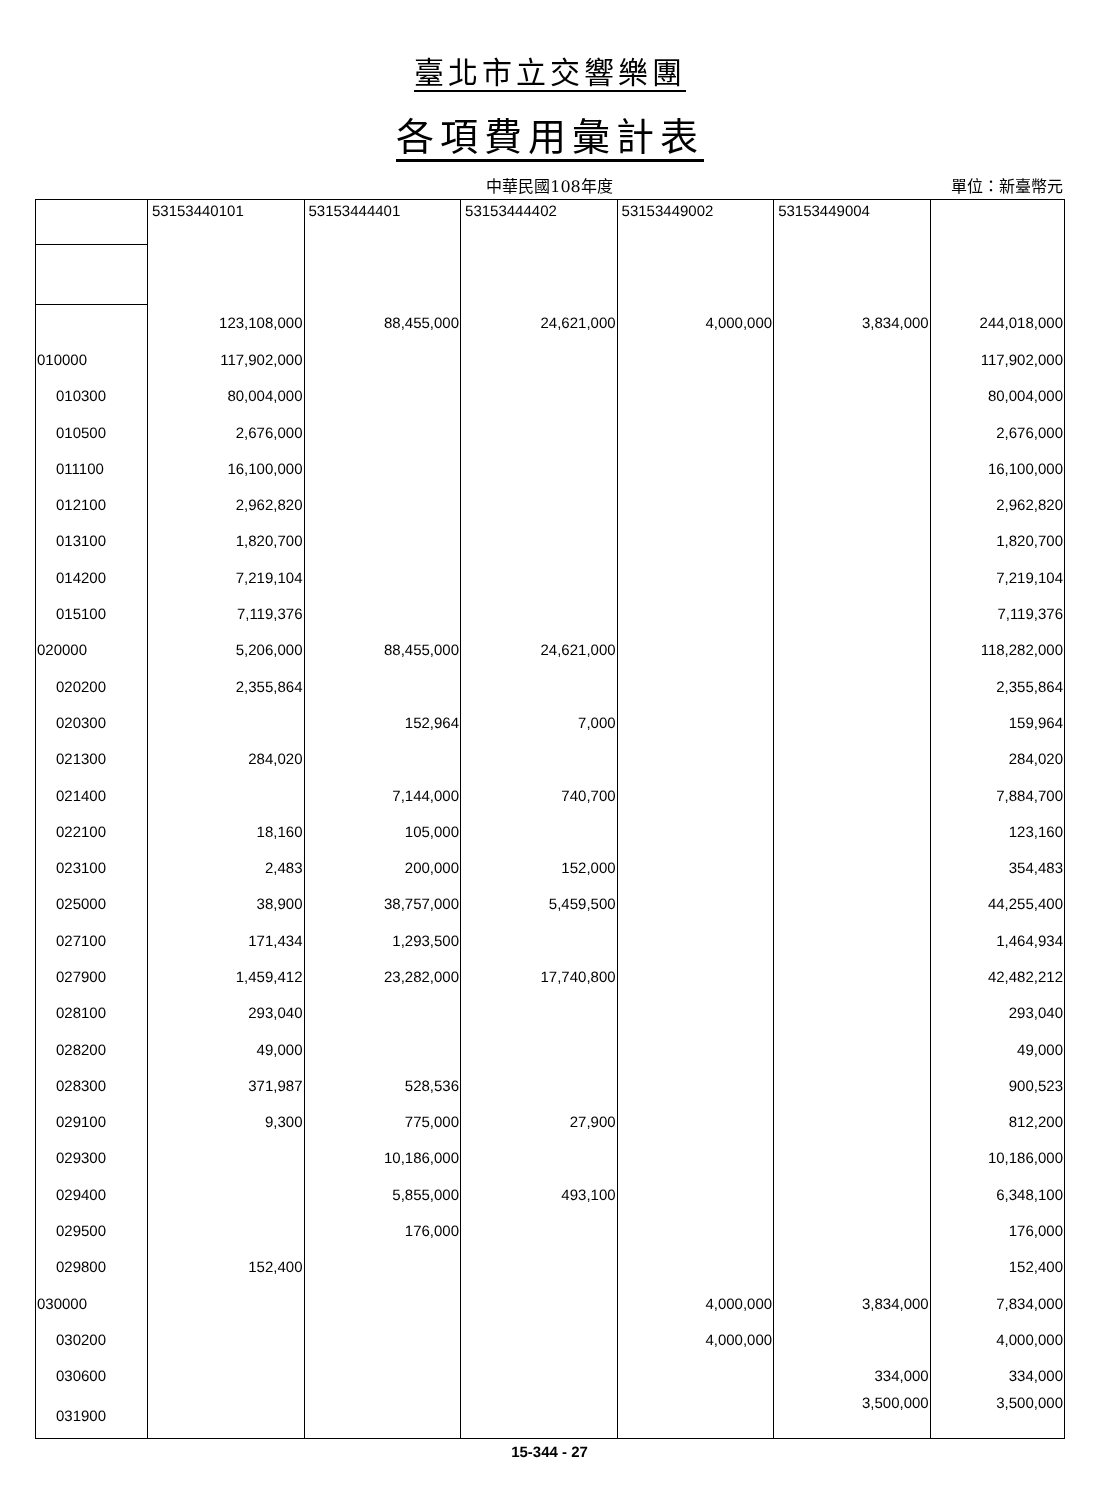臺北市立交響樂團
各項費用彙計表
中華民國108年度
單位：新臺幣元
| | 53153440101 | 53153444401 | 53153444402 | 53153449002 | 53153449004 | |
| --- | --- | --- | --- | --- | --- | --- |
| | 123,108,000 | 88,455,000 | 24,621,000 | 4,000,000 | 3,834,000 | 244,018,000 |
| 010000 | 117,902,000 | | | | | 117,902,000 |
| 010300 | 80,004,000 | | | | | 80,004,000 |
| 010500 | 2,676,000 | | | | | 2,676,000 |
| 011100 | 16,100,000 | | | | | 16,100,000 |
| 012100 | 2,962,820 | | | | | 2,962,820 |
| 013100 | 1,820,700 | | | | | 1,820,700 |
| 014200 | 7,219,104 | | | | | 7,219,104 |
| 015100 | 7,119,376 | | | | | 7,119,376 |
| 020000 | 5,206,000 | 88,455,000 | 24,621,000 | | | 118,282,000 |
| 020200 | 2,355,864 | | | | | 2,355,864 |
| 020300 | | 152,964 | 7,000 | | | 159,964 |
| 021300 | 284,020 | | | | | 284,020 |
| 021400 | | 7,144,000 | 740,700 | | | 7,884,700 |
| 022100 | 18,160 | 105,000 | | | | 123,160 |
| 023100 | 2,483 | 200,000 | 152,000 | | | 354,483 |
| 025000 | 38,900 | 38,757,000 | 5,459,500 | | | 44,255,400 |
| 027100 | 171,434 | 1,293,500 | | | | 1,464,934 |
| 027900 | 1,459,412 | 23,282,000 | 17,740,800 | | | 42,482,212 |
| 028100 | 293,040 | | | | | 293,040 |
| 028200 | 49,000 | | | | | 49,000 |
| 028300 | 371,987 | 528,536 | | | | 900,523 |
| 029100 | 9,300 | 775,000 | 27,900 | | | 812,200 |
| 029300 | | 10,186,000 | | | | 10,186,000 |
| 029400 | | 5,855,000 | 493,100 | | | 6,348,100 |
| 029500 | | 176,000 | | | | 176,000 |
| 029800 | 152,400 | | | | | 152,400 |
| 030000 | | | | 4,000,000 | 3,834,000 | 7,834,000 |
| 030200 | | | | 4,000,000 | | 4,000,000 |
| 030600 | | | | | 334,000 | 334,000 |
| 031900 | | | | | 3,500,000 | 3,500,000 |
15-344 - 27